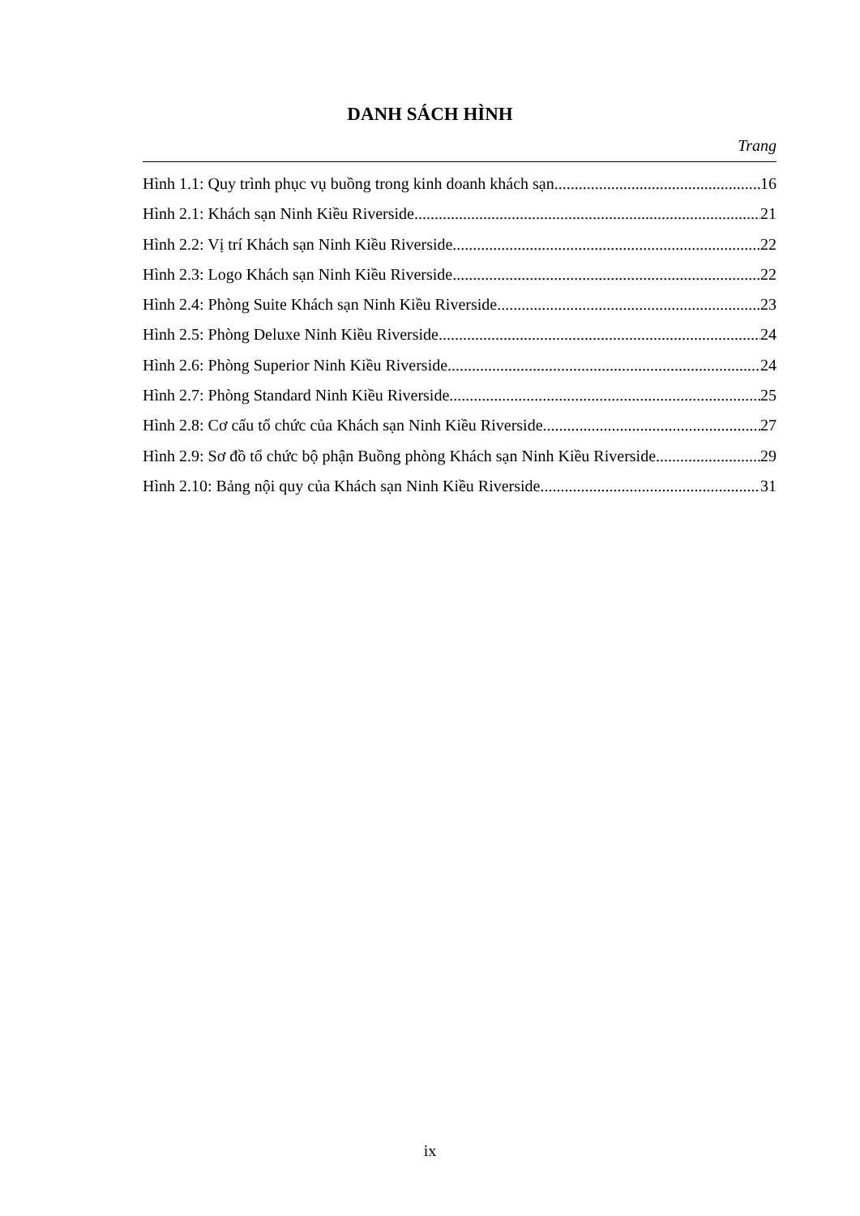DANH SÁCH HÌNH
Trang
Hình 1.1: Quy trình phục vụ buồng trong kinh doanh khách sạn 16
Hình 2.1: Khách sạn Ninh Kiều Riverside 21
Hình 2.2: Vị trí Khách sạn Ninh Kiều Riverside 22
Hình 2.3: Logo Khách sạn Ninh Kiều Riverside 22
Hình 2.4: Phòng Suite Khách sạn Ninh Kiều Riverside 23
Hình 2.5: Phòng Deluxe Ninh Kiều Riverside 24
Hình 2.6: Phòng Superior Ninh Kiều Riverside 24
Hình 2.7: Phòng Standard Ninh Kiều Riverside 25
Hình 2.8: Cơ cấu tổ chức của Khách sạn Ninh Kiều Riverside 27
Hình 2.9: Sơ đồ tổ chức bộ phận Buồng phòng Khách sạn Ninh Kiều Riverside 29
Hình 2.10: Bảng nội quy của Khách sạn Ninh Kiều Riverside 31
ix